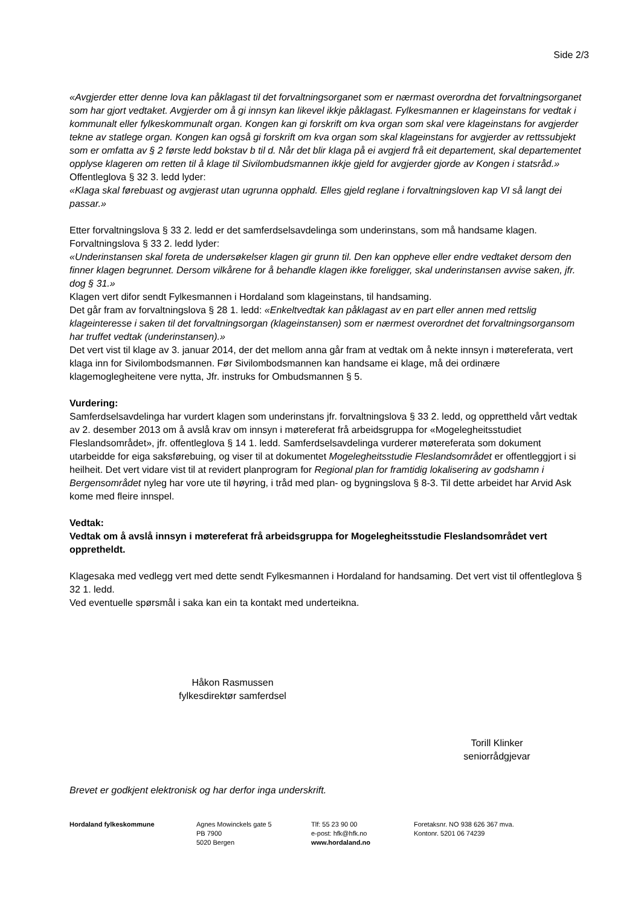Side 2/3
«Avgjerder etter denne lova kan påklagast til det forvaltningsorganet som er nærmast overordna det forvaltningsorganet som har gjort vedtaket. Avgjerder om å gi innsyn kan likevel ikkje påklagast. Fylkesmannen er klageinstans for vedtak i kommunalt eller fylkeskommunalt organ. Kongen kan gi forskrift om kva organ som skal vere klageinstans for avgjerder tekne av statlege organ. Kongen kan også gi forskrift om kva organ som skal klageinstans for avgjerder av rettssubjekt som er omfatta av § 2 første ledd bokstav b til d. Når det blir klaga på ei avgjerd frå eit departement, skal departementet opplyse klageren om retten til å klage til Sivilombudsmannen ikkje gjeld for avgjerder gjorde av Kongen i statsråd.»
Offentleglova § 32 3. ledd lyder:
«Klaga skal førebuast og avgjerast utan ugrunna opphald. Elles gjeld reglane i forvaltningsloven kap VI så langt dei passar.»
Etter forvaltningslova § 33 2. ledd er det samferdselsavdelinga som underinstans, som må handsame klagen. Forvaltningslova § 33 2. ledd lyder:
«Underinstansen skal foreta de undersøkelser klagen gir grunn til. Den kan oppheve eller endre vedtaket dersom den finner klagen begrunnet. Dersom vilkårene for å behandle klagen ikke foreligger, skal underinstansen avvise saken, jfr. dog § 31.»
Klagen vert difor sendt Fylkesmannen i Hordaland som klageinstans, til handsaming.
Det går fram av forvaltningslova § 28 1. ledd: «Enkeltvedtak kan påklagast av en part eller annen med rettslig klageinteresse i saken til det forvaltningsorgan (klageinstansen) som er nærmest overordnet det forvaltningsorgansom har truffet vedtak (underinstansen).»
Det vert vist til klage av 3. januar 2014, der det mellom anna går fram at vedtak om å nekte innsyn i møtereferata, vert klaga inn for Sivilombodsmannen. Før Sivilombodsmannen kan handsame ei klage, må dei ordinære klagemoglegheitene vere nytta, Jfr. instruks for Ombudsmannen § 5.
Vurdering:
Samferdselsavdelinga har vurdert klagen som underinstans jfr. forvaltningslova § 33 2. ledd, og opprettheld vårt vedtak av 2. desember 2013 om å avslå krav om innsyn i møtereferat frå arbeidsgruppa for «Mogelegheitsstudiet Fleslandsområdet», jfr. offentleglova § 14 1. ledd. Samferdselsavdelinga vurderer møtereferata som dokument utarbeidde for eiga saksførebuing, og viser til at dokumentet Mogelegheitsstudie Fleslandsområdet er offentleggjort i si heilheit. Det vert vidare vist til at revidert planprogram for Regional plan for framtidig lokalisering av godshamn i Bergensområdet nyleg har vore ute til høyring, i tråd med plan- og bygningslova § 8-3. Til dette arbeidet har Arvid Ask kome med fleire innspel.
Vedtak:
Vedtak om å avslå innsyn i møtereferat frå arbeidsgruppa for Mogelegheitsstudie Fleslandsområdet vert oppretheldt.
Klagesaka med vedlegg vert med dette sendt Fylkesmannen i Hordaland for handsaming. Det vert vist til offentleglova § 32 1. ledd.
Ved eventuelle spørsmål i saka kan ein ta kontakt med underteikna.
Håkon Rasmussen
fylkesdirektør samferdsel
Torill Klinker
seniorrådgjevar
Brevet er godkjent elektronisk og har derfor inga underskrift.
Hordaland fylkeskommune Agnes Mowinckels gate 5
PB 7900
5020 Bergen
Tlf: 55 23 90 00
e-post: hfk@hfk.no
www.hordaland.no
Foretaksnr. NO 938 626 367 mva.
Kontonr. 5201 06 74239